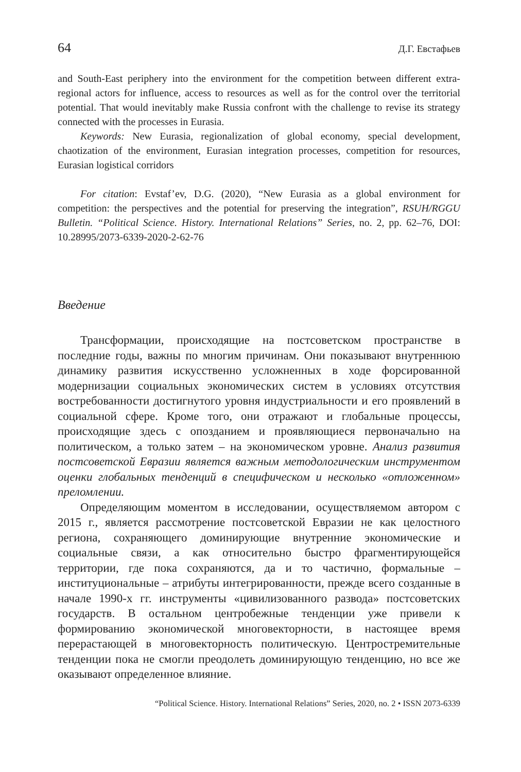64 Д.Г. Евстафьев
and South-East periphery into the environment for the competition between different extra-regional actors for influence, access to resources as well as for the control over the territorial potential. That would inevitably make Russia confront with the challenge to revise its strategy connected with the processes in Eurasia.
Keywords: New Eurasia, regionalization of global economy, special development, chaotization of the environment, Eurasian integration processes, competition for resources, Eurasian logistical corridors
For citation: Evstaf’ev, D.G. (2020), “New Eurasia as a global environment for competition: the perspectives and the potential for preserving the integration”, RSUH/RGGU Bulletin. “Political Science. History. International Relations” Series, no. 2, pp. 62–76, DOI: 10.28995/2073-6339-2020-2-62-76
Введение
Трансформации, происходящие на постсоветском пространстве в последние годы, важны по многим причинам. Они показывают внутреннюю динамику развития искусственно усложненных в ходе форсированной модернизации социальных экономических систем в условиях отсутствия востребованности достигнутого уровня индустриальности и его проявлений в социальной сфере. Кроме того, они отражают и глобальные процессы, происходящие здесь с опозданием и проявляющиеся первоначально на политическом, а только затем – на экономическом уровне. Анализ развития постсоветской Евразии является важным методологическим инструментом оценки глобальных тенденций в специфическом и несколько «отложенном» преломлении.
Определяющим моментом в исследовании, осуществляемом автором с 2015 г., является рассмотрение постсоветской Евразии не как целостного региона, сохраняющего доминирующие внутренние экономические и социальные связи, а как относительно быстро фрагментирующейся территории, где пока сохраняются, да и то частично, формальные – институциональные – атрибуты интегрированности, прежде всего созданные в начале 1990-х гг. инструменты «цивилизованного развода» постсоветских государств. В остальном центробежные тенденции уже привели к формированию экономической многовекторности, в настоящее время перерастающей в многовекторность политическую. Центростремительные тенденции пока не смогли преодолеть доминирующую тенденцию, но все же оказывают определенное влияние.
“Political Science. History. International Relations” Series, 2020, no. 2 • ISSN 2073-6339